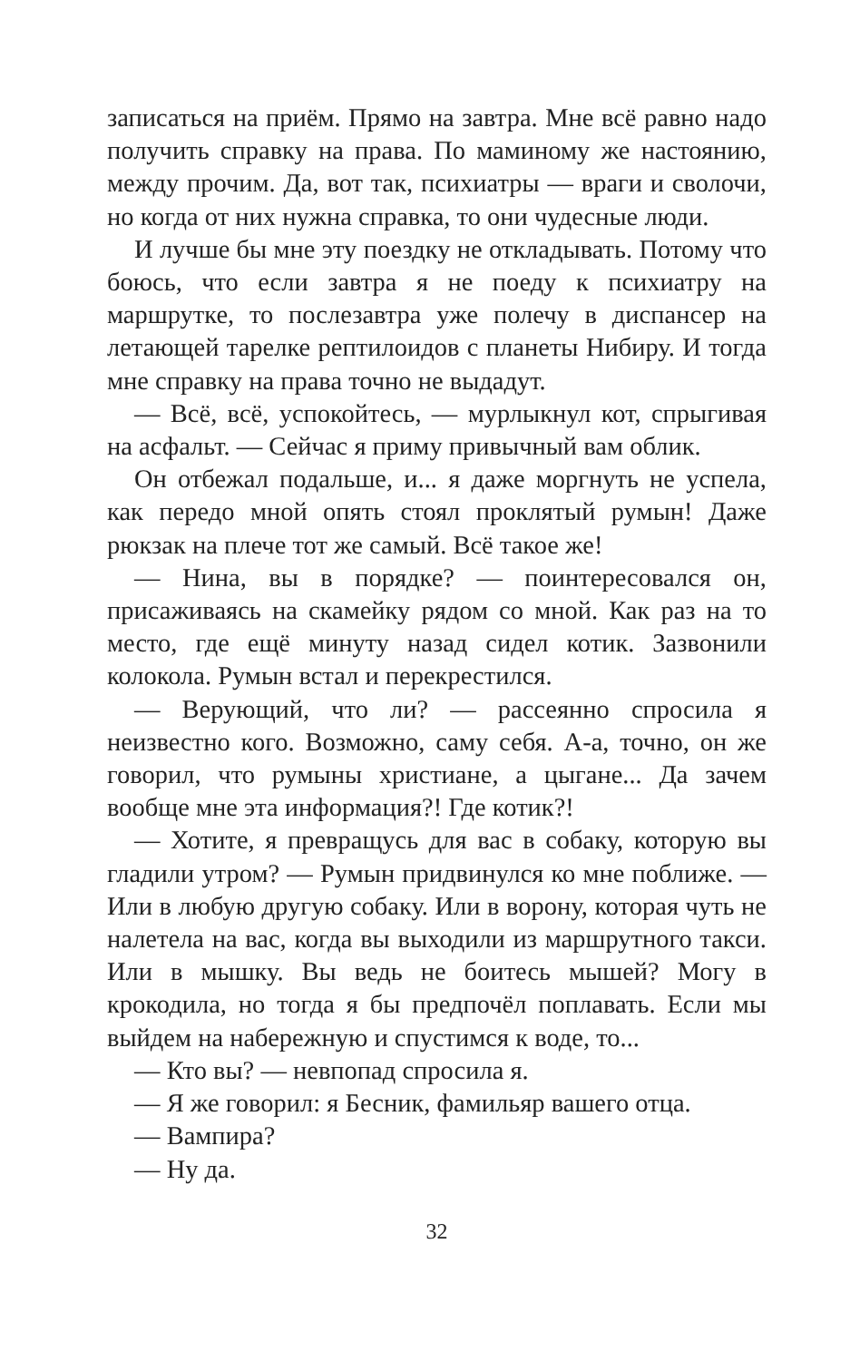записаться на приём. Прямо на завтра. Мне всё равно надо получить справку на права. По маминому же настоянию, между прочим. Да, вот так, психиатры — враги и сволочи, но когда от них нужна справка, то они чудесные люди.
И лучше бы мне эту поездку не откладывать. Потому что боюсь, что если завтра я не поеду к психиатру на маршрутке, то послезавтра уже полечу в диспансер на летающей тарелке рептилоидов с планеты Нибиру. И тогда мне справку на права точно не выдадут.
— Всё, всё, успокойтесь, — мурлыкнул кот, спрыгивая на асфальт. — Сейчас я приму привычный вам облик.
Он отбежал подальше, и... я даже моргнуть не успела, как передо мной опять стоял проклятый румын! Даже рюкзак на плече тот же самый. Всё такое же!
— Нина, вы в порядке? — поинтересовался он, присаживаясь на скамейку рядом со мной. Как раз на то место, где ещё минуту назад сидел котик. Зазвонили колокола. Румын встал и перекрестился.
— Верующий, что ли? — рассеянно спросила я неизвестно кого. Возможно, саму себя. А-а, точно, он же говорил, что румыны христиане, а цыгане... Да зачем вообще мне эта информация?! Где котик?!
— Хотите, я превращусь для вас в собаку, которую вы гладили утром? — Румын придвинулся ко мне поближе. — Или в любую другую собаку. Или в ворону, которая чуть не налетела на вас, когда вы выходили из маршрутного такси. Или в мышку. Вы ведь не боитесь мышей? Могу в крокодила, но тогда я бы предпочёл поплавать. Если мы выйдем на набережную и спустимся к воде, то...
— Кто вы? — невпопад спросила я.
— Я же говорил: я Бесник, фамильяр вашего отца.
— Вампира?
— Ну да.
32